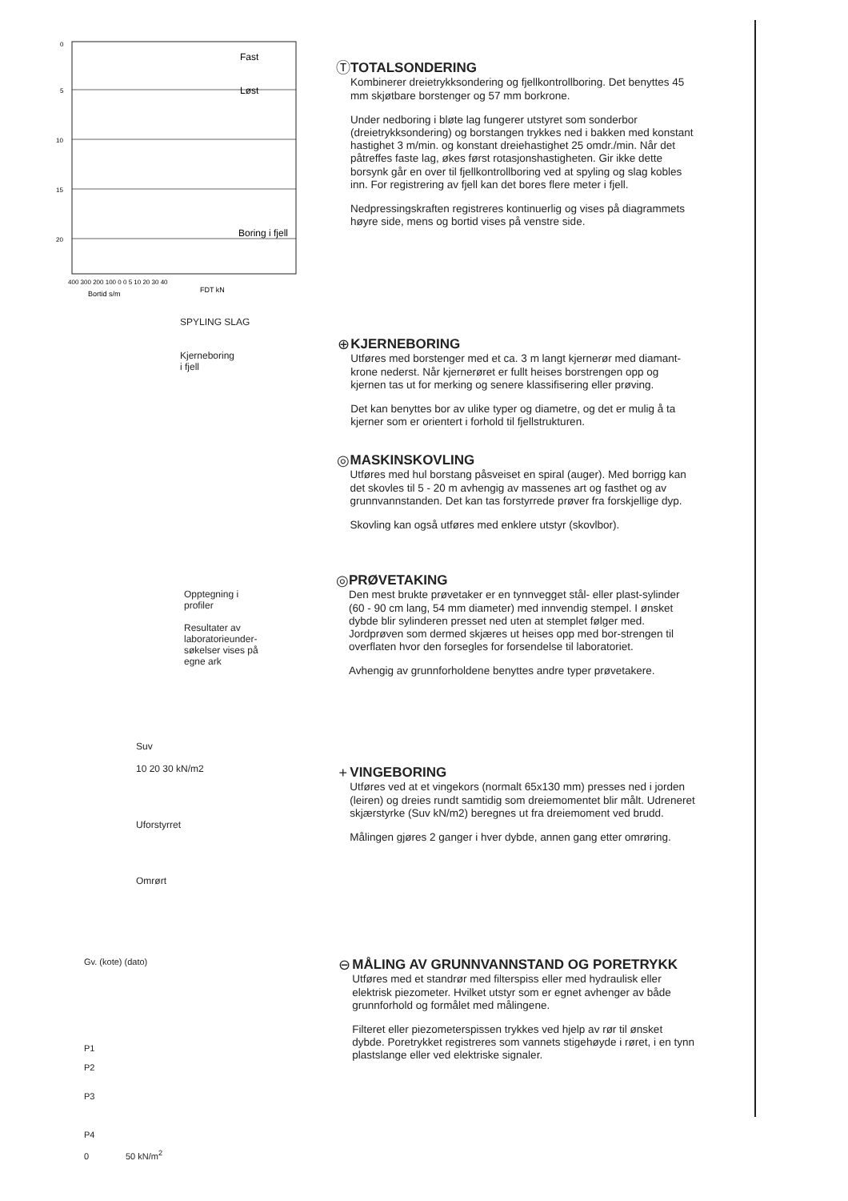0
5
10
15
20
Fast
Løst
Boring i fjell
400 300 200 100 0 0 5 10 20 30 40
Bortid s/m
FDT kN
Ⓣ TOTALSONDERING
Kombinerer dreietrykksondering og fjellkontrollboring. Det benyttes 45 mm skjøtbare borstenger og 57 mm borkrone.
Under nedboring i bløte lag fungerer utstyret som sonderbor (dreietrykksondering) og borstangen trykkes ned i bakken med konstant hastighet 3 m/min. og konstant dreiehastighet 25 omdr./min. Når det påtreffes faste lag, økes først rotasjonshastigheten. Gir ikke dette borsynk går en over til fjellkontrollboring ved at spyling og slag kobles inn. For registrering av fjell kan det bores flere meter i fjell.
Nedpressingskraften registreres kontinuerlig og vises på diagrammets høyre side, mens og bortid vises på venstre side.
SPYLING SLAG
Kjerneboring
i fjell
⊕ KJERNEBORING
Utføres med borstenger med et ca. 3 m langt kjernerør med diamant-krone nederst. Når kjernerøret er fullt heises borstrengen opp og kjernen tas ut for merking og senere klassifisering eller prøving.
Det kan benyttes bor av ulike typer og diametre, og det er mulig å ta kjerner som er orientert i forhold til fjellstrukturen.
◎ MASKINSKOVLING
Utføres med hul borstang påsveiset en spiral (auger). Med borrigg kan det skovles til 5 - 20 m avhengig av massenes art og fasthet og av grunnvannstanden. Det kan tas forstyrrede prøver fra forskjellige dyp.
Skovling kan også utføres med enklere utstyr (skovlbor).
Opptegning i
profiler
Resultater av
laboratorieunder-
søkelser vises på
egne ark
◎ PRØVETAKING
Den mest brukte prøvetaker er en tynnvegget stål- eller plast-sylinder (60 - 90 cm lang, 54 mm diameter) med innvendig stempel. I ønsket dybde blir sylinderen presset ned uten at stemplet følger med. Jordprøven som dermed skjæres ut heises opp med bor-strengen til overflaten hvor den forsegles for forsendelse til laboratoriet.
Avhengig av grunnforholdene benyttes andre typer prøvetakere.
Suv
10 20 30 kN/m2
Uforstyrret
Omrørt
+ VINGEBORING
Utføres ved at et vingekors (normalt 65x130 mm) presses ned i jorden (leiren) og dreies rundt samtidig som dreiemomentet blir målt. Udreneret skjærstyrke (Suv kN/m2) beregnes ut fra dreiemoment ved brudd.
Målingen gjøres 2 ganger i hver dybde, annen gang etter omrøring.
Gv. (kote) (dato)
P1
P2
P3
P4
0 50 kN/m<sup>2</sup>
⊖ MÅLING AV GRUNNVANNSTAND OG PORETRYKK
Utføres med et standrør med filterspiss eller med hydraulisk eller elektrisk piezometer. Hvilket utstyr som er egnet avhenger av både grunnforhold og formålet med målingene.
Filteret eller piezometerspissen trykkes ved hjelp av rør til ønsket dybde. Poretrykket registreres som vannets stigehøyde i røret, i en tynn plastslange eller ved elektriske signaler.